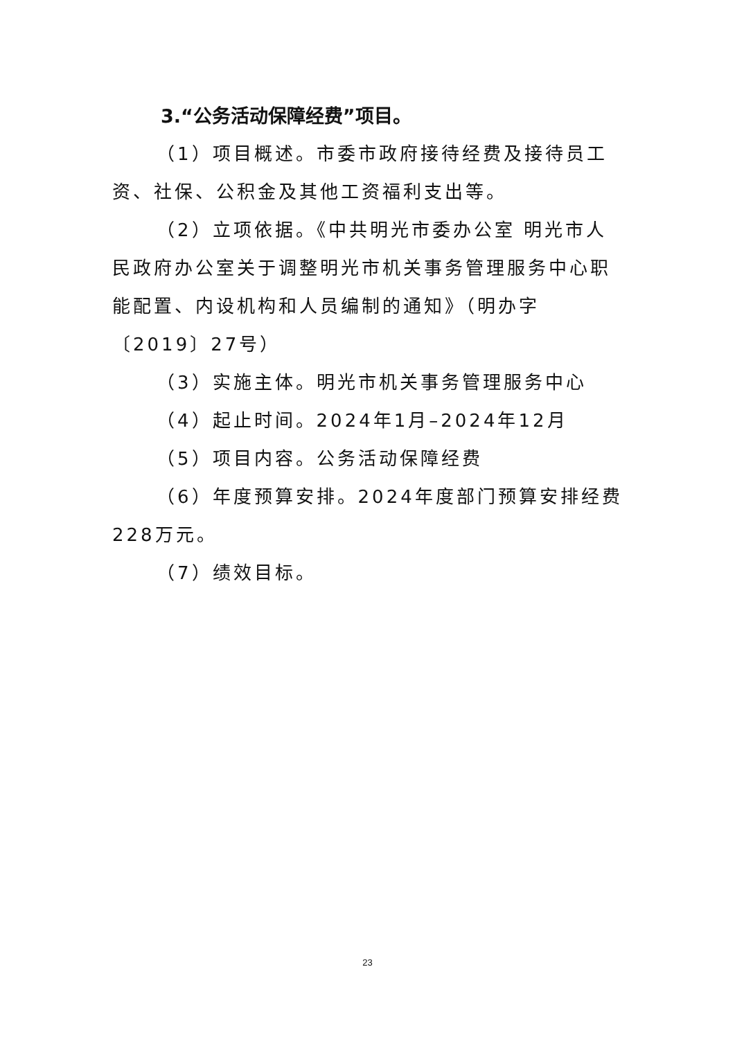3.“公务活动保障经费”项目。
（1）项目概述。市委市政府接待经费及接待员工资、社保、公积金及其他工资福利支出等。
（2）立项依据。《中共明光市委办公室 明光市人民政府办公室关于调整明光市机关事务管理服务中心职能配置、内设机构和人员编制的通知》（明办字〔2019〕27号）
（3）实施主体。明光市机关事务管理服务中心
（4）起止时间。2024年1月–2024年12月
（5）项目内容。公务活动保障经费
（6）年度预算安排。2024年度部门预算安排经费228万元。
（7）绩效目标。
23